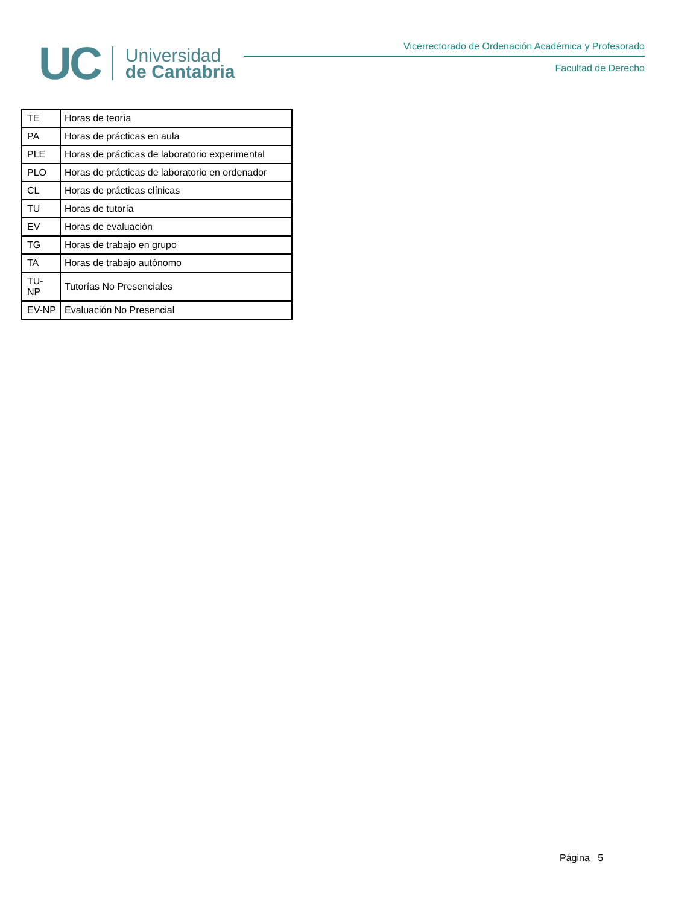UC
Universidad
de Cantabria
Vicerrectorado de Ordenación Académica y Profesorado
Facultad de Derecho
| TE | Horas de teoría |
| PA | Horas de prácticas en aula |
| PLE | Horas de prácticas de laboratorio experimental |
| PLO | Horas de prácticas de laboratorio en ordenador |
| CL | Horas de prácticas clínicas |
| TU | Horas de tutoría |
| EV | Horas de evaluación |
| TG | Horas de trabajo en grupo |
| TA | Horas de trabajo autónomo |
| TU-NP | Tutorías No Presenciales |
| EV-NP | Evaluación No Presencial |
Página 5